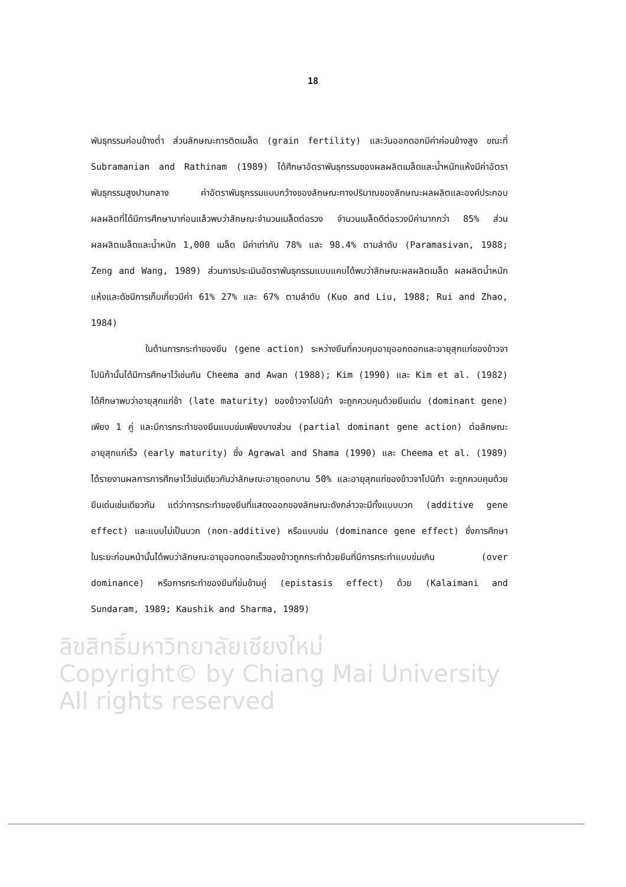18
พันธุกรรมค่อนข้างต่ำ ส่วนลักษณะการติดเมล็ด (grain fertility) และวันออกดอกมีค่าค่อนข้างสูง ขณะที่ Subramanian and Rathinam (1989) ได้ศึกษาอัตราพันธุกรรมของผลผลิตเมล็ดและน้ำหนักแห้งมีค่าอัตราพันธุกรรมสูงปานกลาง ค่าอัตราพันธุกรรมแบบกว้างของลักษณะทางปริมาณของลักษณะผลผลิตและองค์ประกอบผลผลิตที่ได้มีการศึกษามาก่อนแล้วพบว่าลักษณะจำนวนเมล็ดต่อรวง จำนวนเมล็ดดีต่อรวงมีค่ามากกว่า 85% ส่วนผลผลิตเมล็ดและน้ำหนัก 1,000 เมล็ด มีค่าเท่ากับ 78% และ 98.4% ตามลำดับ (Paramasivan, 1988; Zeng and Wang, 1989) ส่วนการประเมินอัตราพันธุกรรมแบบแคบได้พบว่าลักษณะผลผลิตเมล็ด ผลผลิตน้ำหนักแห้งและดัชนีการเก็บเกี่ยวมีค่า 61% 27% และ 67% ตามลำดับ (Kuo and Liu, 1988; Rui and Zhao, 1984)
ในด้านการกระทำของยีน (gene action) ระหว่างยีนที่ควบคุมอายุออกดอกและอายุสุกแก่ของข้าวจาโปนิก้านั้นได้มีการศึกษาไว้เช่นกัน Cheema and Awan (1988); Kim (1990) และ Kim et al. (1982) ได้ศึกษาพบว่าอายุสุกแก่ช้า (late maturity) ของข้าวจาโปนิก้า จะถูกควบคุมด้วยยีนเด่น (dominant gene) เพียง 1 คู่ และมีการกระทำของยีนแบบข่มเพียงบางส่วน (partial dominant gene action) ต่อลักษณะอายุสุกแก่เร็ว (early maturity) ซึ่ง Agrawal and Shama (1990) และ Cheema et al. (1989) ได้รายงานผลการการศึกษาไว้เช่นเดียวกันว่าลักษณะอายุดอกบาน 50% และอายุสุกแก่ของข้าวจาโปนิก้า จะถูกควบคุมด้วยยีนเด่นเช่นเดียวกัน แต่ว่าการกระทำของยีนที่แสดงออกของลักษณะดังกล่าวจะมีทั้งแบบบวก (additive gene effect) และแบบไม่เป็นบวก (non-additive) หรือแบบข่ม (dominance gene effect) ซึ่งการศึกษาในระยะก่อนหน้านั้นได้พบว่าลักษณะอายุออกดอกเร็วของข้าวถูกกระทำด้วยยีนที่มีการกระทำแบบข่มเกิน (over dominance) หรือการกระทำของยีนที่ข่มข้ามคู่ (epistasis effect) ด้วย (Kalaimani and Sundaram, 1989; Kaushik and Sharma, 1989)
ลิขสิทธิ์มหาวิทยาลัยเชียงใหม่
Copyright© by Chiang Mai University
All rights reserved